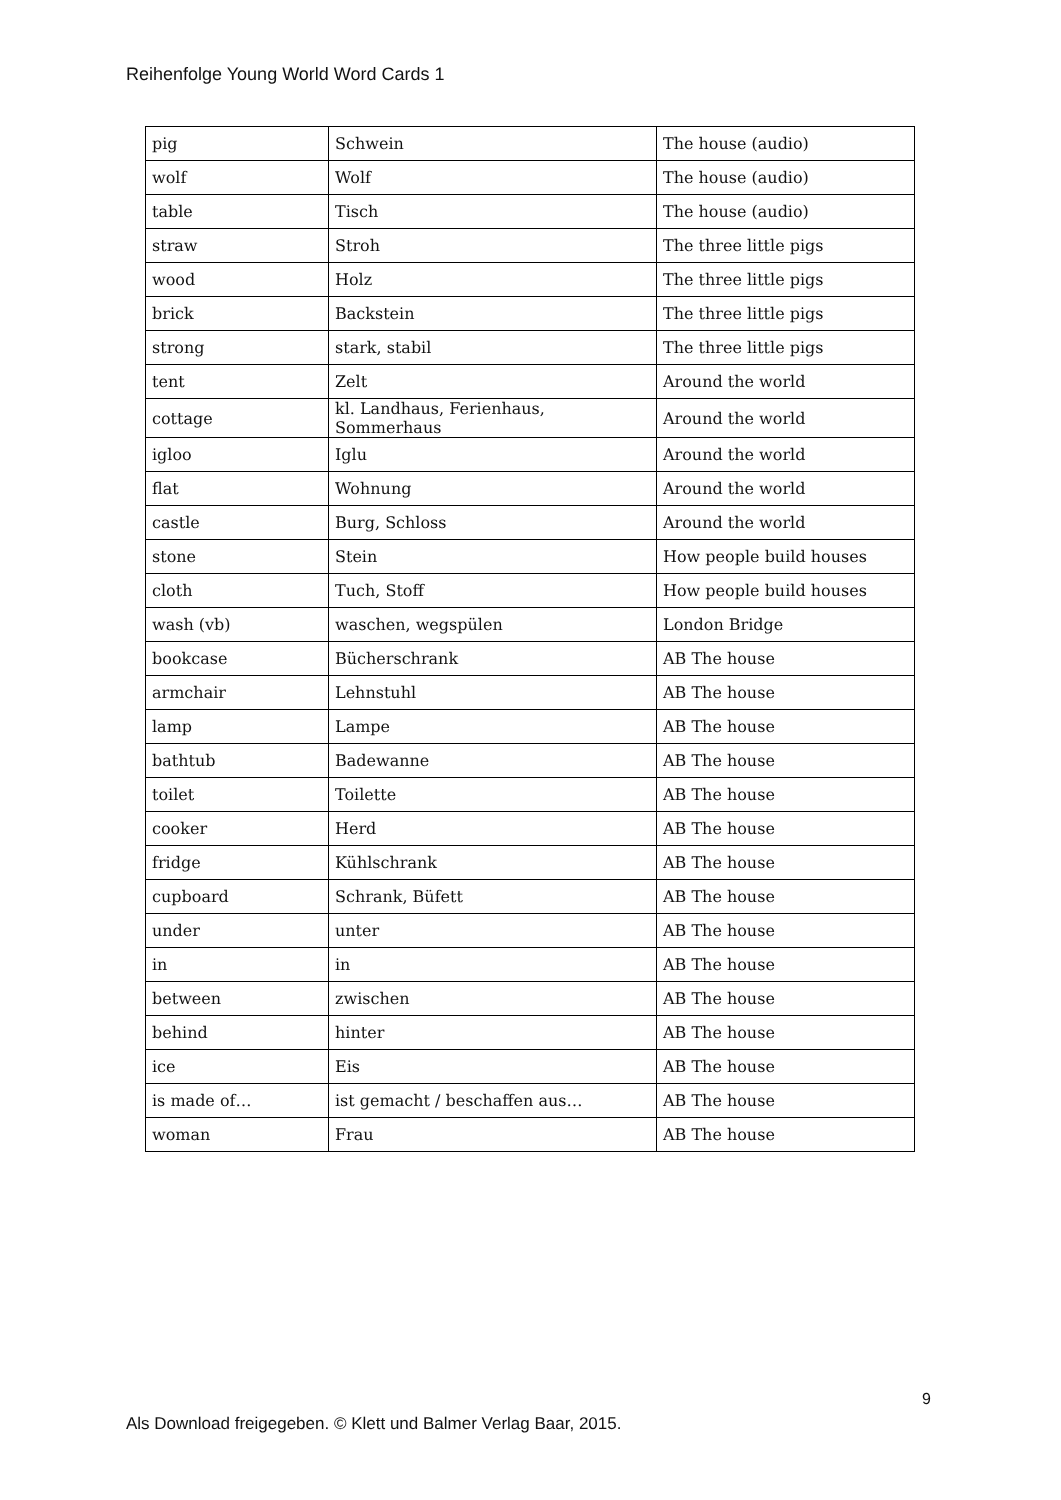Reihenfolge Young World Word Cards 1
| pig | Schwein | The house (audio) |
| wolf | Wolf | The house (audio) |
| table | Tisch | The house (audio) |
| straw | Stroh | The three little pigs |
| wood | Holz | The three little pigs |
| brick | Backstein | The three little pigs |
| strong | stark, stabil | The three little pigs |
| tent | Zelt | Around the world |
| cottage | kl. Landhaus, Ferienhaus, Sommerhaus | Around the world |
| igloo | Iglu | Around the world |
| flat | Wohnung | Around the world |
| castle | Burg, Schloss | Around the world |
| stone | Stein | How people build houses |
| cloth | Tuch, Stoff | How people build houses |
| wash (vb) | waschen, wegspülen | London Bridge |
| bookcase | Bücherschrank | AB The house |
| armchair | Lehnstuhl | AB The house |
| lamp | Lampe | AB The house |
| bathtub | Badewanne | AB The house |
| toilet | Toilette | AB The house |
| cooker | Herd | AB The house |
| fridge | Kühlschrank | AB The house |
| cupboard | Schrank, Büfett | AB The house |
| under | unter | AB The house |
| in | in | AB The house |
| between | zwischen | AB The house |
| behind | hinter | AB The house |
| ice | Eis | AB The house |
| is made of… | ist gemacht / beschaffen aus… | AB The house |
| woman | Frau | AB The house |
9
Als Download freigegeben. © Klett und Balmer Verlag Baar, 2015.